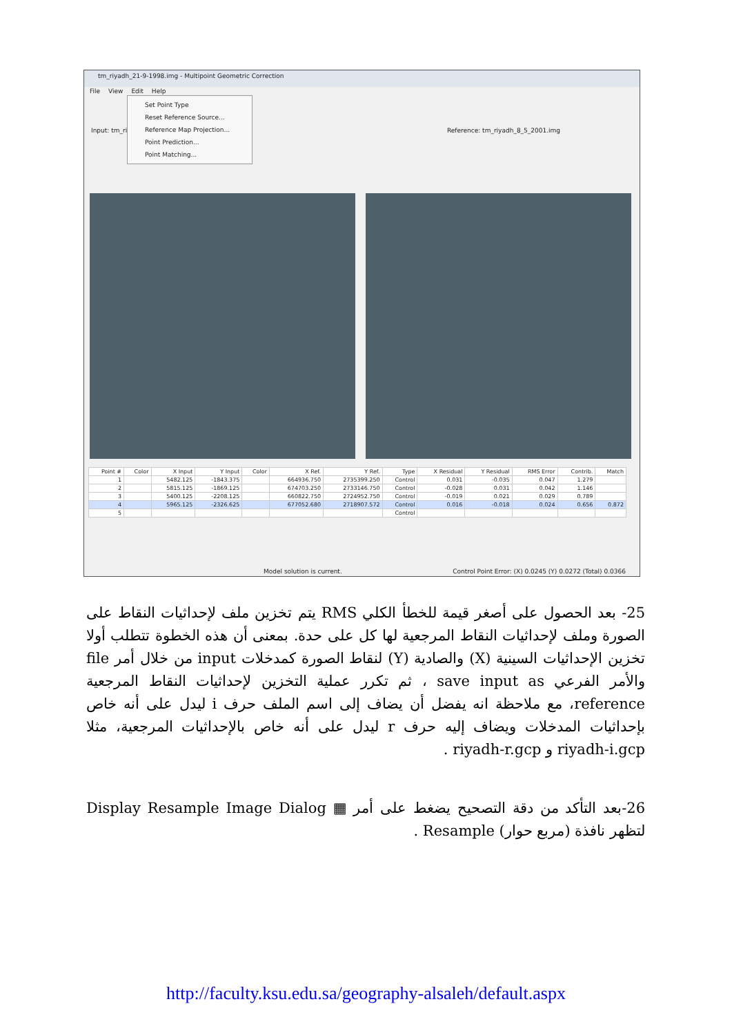tm_riyadh_21-9-1998.img - Multipoint Geometric Correction
File View Edit Help
Input: tm_riya Reference: tm_riyadh_8_5_2001.img
Set Point Type
Reset Reference Source...
Reference Map Projection...
Point Prediction...
Point Matching...
| Point # | Color | X Input | Y Input | Color | X Ref. | Y Ref. | Type | X Residual | Y Residual | RMS Error | Contrib. | Match |
| --- | --- | --- | --- | --- | --- | --- | --- | --- | --- | --- | --- | --- |
| 1 | | 5482.125 | -1843.375 | | 664936.750 | 2735399.250 | Control | 0.031 | -0.035 | 0.047 | 1.279 | |
| 2 | | 5815.125 | -1869.125 | | 674703.250 | 2733146.750 | Control | -0.028 | 0.031 | 0.042 | 1.146 | |
| 3 | | 5400.125 | -2208.125 | | 660822.750 | 2724952.750 | Control | -0.019 | 0.021 | 0.029 | 0.789 | |
| 4 | | 5965.125 | -2326.625 | | 677052.680 | 2718907.572 | Control | 0.016 | -0.018 | 0.024 | 0.656 | 0.872 |
| 5 | | | | | | | Control | | | | | |
Model solution is current. Control Point Error: (X) 0.0245 (Y) 0.0272 (Total) 0.0366
25- بعد الحصول على أصغر قيمة للخطأ الكلي RMS يتم تخزين ملف لإحداثيات النقاط على الصورة وملف لإحداثيات النقاط المرجعية لها كل على حدة. بمعنى أن هذه الخطوة تتطلب أولا تخزين الإحداثيات السينية (X) والصادية (Y) لنقاط الصورة كمدخلات input من خلال أمر file والأمر الفرعي save input as ، ثم تكرر عملية التخزين لإحداثيات النقاط المرجعية reference، مع ملاحظة انه يفضل أن يضاف إلى اسم الملف حرف i ليدل على أنه خاص بإحداثيات المدخلات ويضاف إليه حرف r ليدل على أنه خاص بالإحداثيات المرجعية، مثلا riyadh-i.gcp و riyadh-r.gcp .
26-بعد التأكد من دقة التصحيح يضغط على أمر ▦ Display Resample Image Dialog لتظهر نافذة (مربع حوار) Resample .
http://faculty.ksu.edu.sa/geography-alsaleh/default.aspx